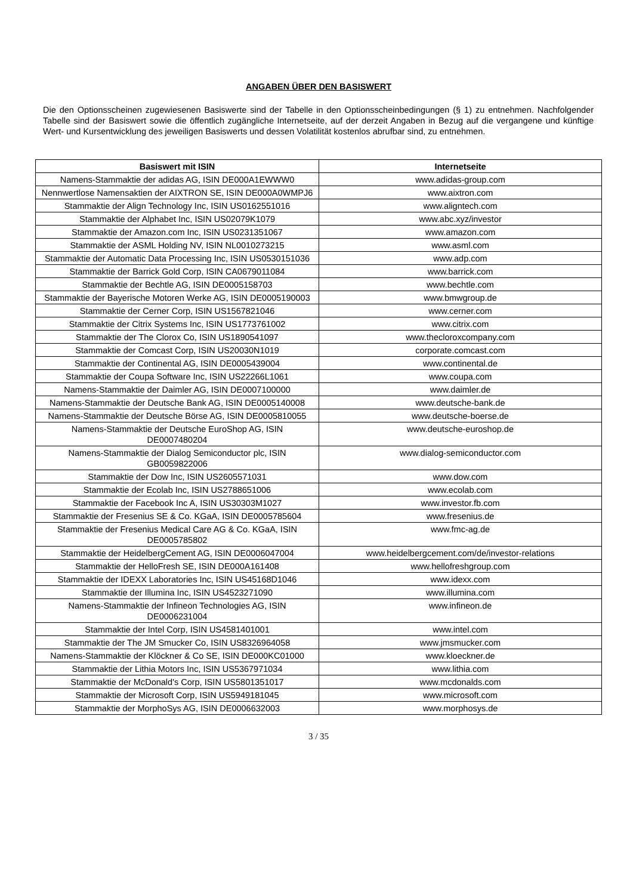ANGABEN ÜBER DEN BASISWERT
Die den Optionsscheinen zugewiesenen Basiswerte sind der Tabelle in den Optionsscheinbedingungen (§ 1) zu entnehmen. Nachfolgender Tabelle sind der Basiswert sowie die öffentlich zugängliche Internetseite, auf der derzeit Angaben in Bezug auf die vergangene und künftige Wert- und Kursentwicklung des jeweiligen Basiswerts und dessen Volatilität kostenlos abrufbar sind, zu entnehmen.
| Basiswert mit ISIN | Internetseite |
| --- | --- |
| Namens-Stammaktie der adidas AG, ISIN DE000A1EWWW0 | www.adidas-group.com |
| Nennwertlose Namensaktien der AIXTRON SE, ISIN DE000A0WMPJ6 | www.aixtron.com |
| Stammaktie der Align Technology Inc, ISIN US0162551016 | www.aligntech.com |
| Stammaktie der Alphabet Inc, ISIN US02079K1079 | www.abc.xyz/investor |
| Stammaktie der Amazon.com Inc, ISIN US0231351067 | www.amazon.com |
| Stammaktie der ASML Holding NV, ISIN NL0010273215 | www.asml.com |
| Stammaktie der Automatic Data Processing Inc, ISIN US0530151036 | www.adp.com |
| Stammaktie der Barrick Gold Corp, ISIN CA0679011084 | www.barrick.com |
| Stammaktie der Bechtle AG, ISIN DE0005158703 | www.bechtle.com |
| Stammaktie der Bayerische Motoren Werke AG, ISIN DE0005190003 | www.bmwgroup.de |
| Stammaktie der Cerner Corp, ISIN US1567821046 | www.cerner.com |
| Stammaktie der Citrix Systems Inc, ISIN US1773761002 | www.citrix.com |
| Stammaktie der The Clorox Co, ISIN US1890541097 | www.thecloroxcompany.com |
| Stammaktie der Comcast Corp, ISIN US20030N1019 | corporate.comcast.com |
| Stammaktie der Continental AG, ISIN DE0005439004 | www.continental.de |
| Stammaktie der Coupa Software Inc, ISIN US22266L1061 | www.coupa.com |
| Namens-Stammaktie der Daimler AG, ISIN DE0007100000 | www.daimler.de |
| Namens-Stammaktie der Deutsche Bank AG, ISIN DE0005140008 | www.deutsche-bank.de |
| Namens-Stammaktie der Deutsche Börse AG, ISIN DE0005810055 | www.deutsche-boerse.de |
| Namens-Stammaktie der Deutsche EuroShop AG, ISIN DE0007480204 | www.deutsche-euroshop.de |
| Namens-Stammaktie der Dialog Semiconductor plc, ISIN GB0059822006 | www.dialog-semiconductor.com |
| Stammaktie der Dow Inc, ISIN US2605571031 | www.dow.com |
| Stammaktie der Ecolab Inc, ISIN US2788651006 | www.ecolab.com |
| Stammaktie der Facebook Inc A, ISIN US30303M1027 | www.investor.fb.com |
| Stammaktie der Fresenius SE & Co. KGaA, ISIN DE0005785604 | www.fresenius.de |
| Stammaktie der Fresenius Medical Care AG & Co. KGaA, ISIN DE0005785802 | www.fmc-ag.de |
| Stammaktie der HeidelbergCement AG, ISIN DE0006047004 | www.heidelbergcement.com/de/investor-relations |
| Stammaktie der HelloFresh SE, ISIN DE000A161408 | www.hellofreshgroup.com |
| Stammaktie der IDEXX Laboratories Inc, ISIN US45168D1046 | www.idexx.com |
| Stammaktie der Illumina Inc, ISIN US4523271090 | www.illumina.com |
| Namens-Stammaktie der Infineon Technologies AG, ISIN DE0006231004 | www.infineon.de |
| Stammaktie der Intel Corp, ISIN US4581401001 | www.intel.com |
| Stammaktie der The JM Smucker Co, ISIN US8326964058 | www.jmsmucker.com |
| Namens-Stammaktie der Klöckner & Co SE, ISIN DE000KC01000 | www.kloeckner.de |
| Stammaktie der Lithia Motors Inc, ISIN US5367971034 | www.lithia.com |
| Stammaktie der McDonald's Corp, ISIN US5801351017 | www.mcdonalds.com |
| Stammaktie der Microsoft Corp, ISIN US5949181045 | www.microsoft.com |
| Stammaktie der MorphoSys AG, ISIN DE0006632003 | www.morphosys.de |
3 / 35